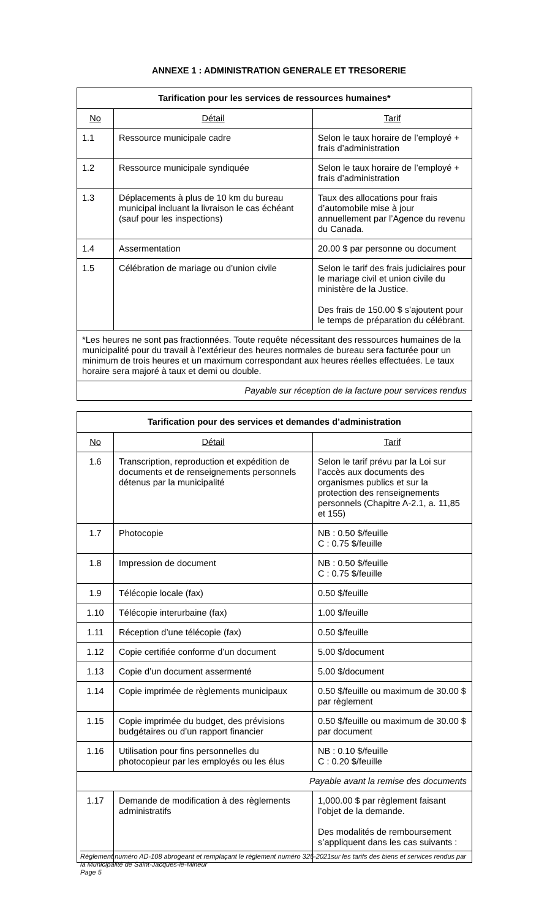ANNEXE 1 : ADMINISTRATION GENERALE ET TRESORERIE
| Tarification pour les services de ressources humaines* | | |
| --- | --- | --- |
| No | Détail | Tarif |
| 1.1 | Ressource municipale cadre | Selon le taux horaire de l’employé + frais d’administration |
| 1.2 | Ressource municipale syndiquée | Selon le taux horaire de l’employé + frais d’administration |
| 1.3 | Déplacements à plus de 10 km du bureau municipal incluant la livraison le cas échéant (sauf pour les inspections) | Taux des allocations pour frais d’automobile mise à jour annuellement par l’Agence du revenu du Canada. |
| 1.4 | Assermentation | 20.00 $ par personne ou document |
| 1.5 | Célébration de mariage ou d’union civile | Selon le tarif des frais judiciaires pour le mariage civil et union civile du ministère de la Justice. Des frais de 150.00 $ s’ajoutent pour le temps de préparation du célébrant. |
| *Les heures ne sont pas fractionnées. Toute requête nécessitant des ressources humaines de la municipalité pour du travail à l’extérieur des heures normales de bureau sera facturée pour un minimum de trois heures et un maximum correspondant aux heures réelles effectuées. Le taux horaire sera majoré à taux et demi ou double. | | |
| Payable sur réception de la facture pour services rendus | | |
| Tarification pour des services et demandes d’administration | | |
| --- | --- | --- |
| No | Détail | Tarif |
| 1.6 | Transcription, reproduction et expédition de documents et de renseignements personnels détenus par la municipalité | Selon le tarif prévu par la Loi sur l’accès aux documents des organismes publics et sur la protection des renseignements personnels (Chapitre A-2.1, a. 11,85 et 155) |
| 1.7 | Photocopie | NB : 0.50 $/feuille C : 0.75 $/feuille |
| 1.8 | Impression de document | NB : 0.50 $/feuille C : 0.75 $/feuille |
| 1.9 | Télécopie locale (fax) | 0.50 $/feuille |
| 1.10 | Télécopie interurbaine (fax) | 1.00 $/feuille |
| 1.11 | Réception d’une télécopie (fax) | 0.50 $/feuille |
| 1.12 | Copie certifiée conforme d’un document | 5.00 $/document |
| 1.13 | Copie d’un document assermenté | 5.00 $/document |
| 1.14 | Copie imprimée de règlements municipaux | 0.50 $/feuille ou maximum de 30.00 $ par règlement |
| 1.15 | Copie imprimée du budget, des prévisions budgétaires ou d’un rapport financier | 0.50 $/feuille ou maximum de 30.00 $ par document |
| 1.16 | Utilisation pour fins personnelles du photocopieur par les employés ou les élus | NB : 0.10 $/feuille C : 0.20 $/feuille |
| Payable avant la remise des documents | | |
| 1.17 | Demande de modification à des règlements administratifs | 1,000.00 $ par règlement faisant l’objet de la demande. Des modalités de remboursement s’appliquent dans les cas suivants : |
Règlement numéro AD-108 abrogeant et remplaçant le règlement numéro 325-2021sur les tarifs des biens et services rendus par la Municipalité de Saint-Jacques-le-Mineur
Page 5